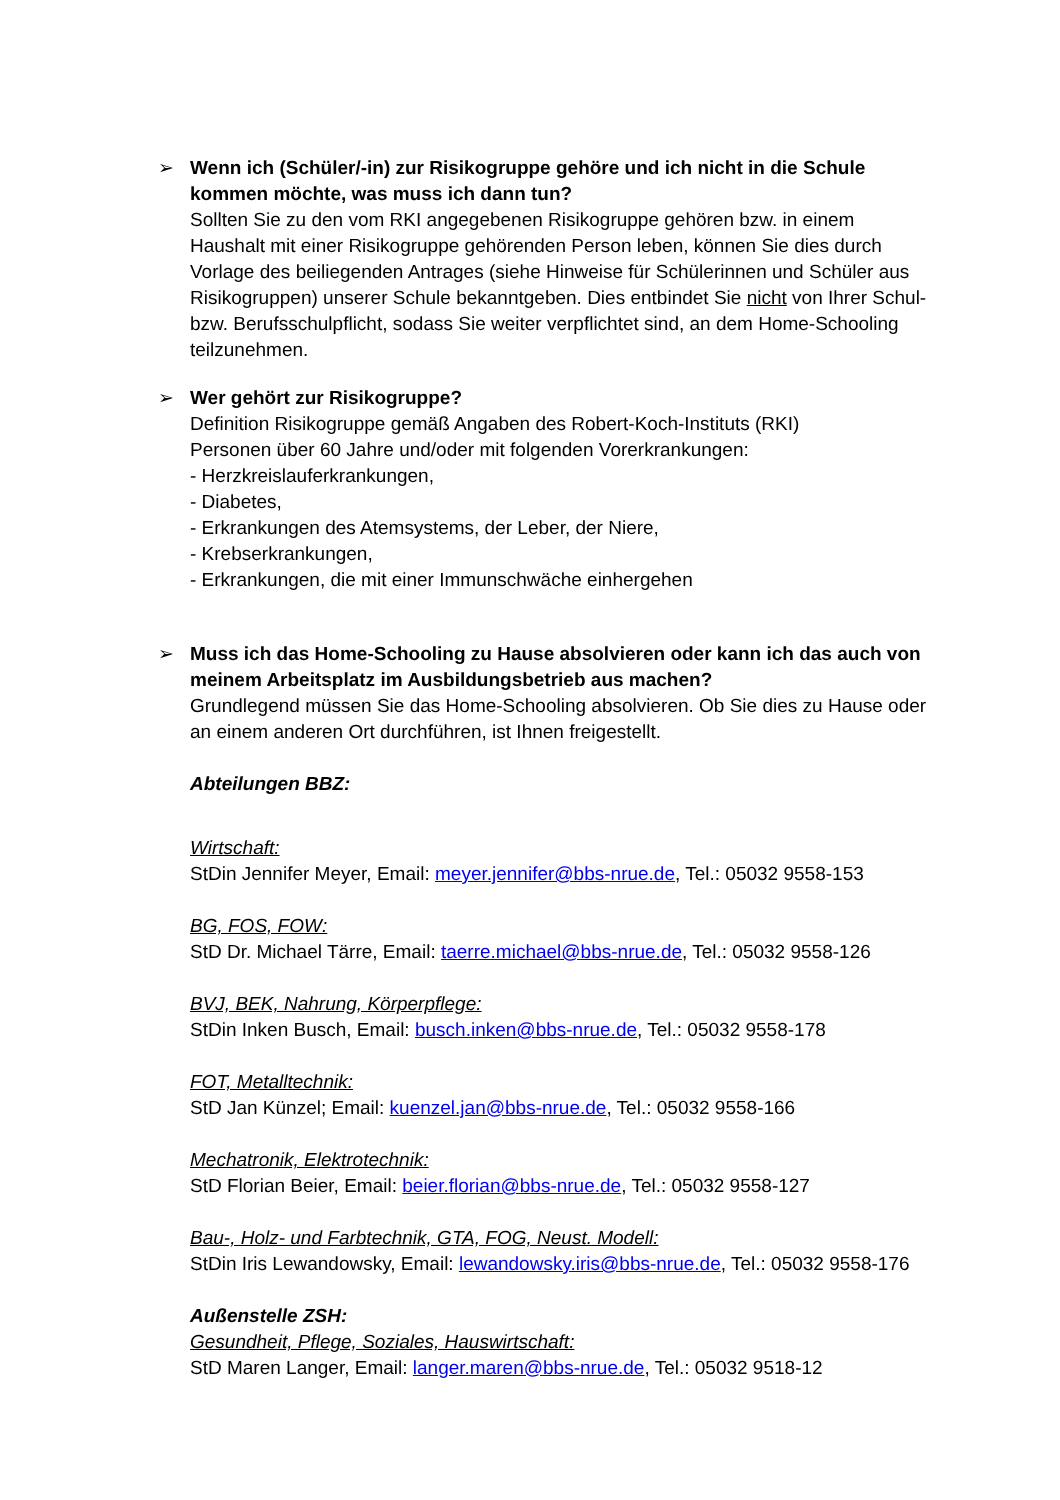➢
Wenn ich (Schüler/-in) zur Risikogruppe gehöre und ich nicht in die Schule kommen möchte, was muss ich dann tun?
Sollten Sie zu den vom RKI angegebenen Risikogruppe gehören bzw. in einem Haushalt mit einer Risikogruppe gehörenden Person leben, können Sie dies durch Vorlage des beiliegenden Antrages (siehe Hinweise für Schülerinnen und Schüler aus Risikogruppen) unserer Schule bekanntgeben. Dies entbindet Sie nicht von Ihrer Schul- bzw. Berufsschulpflicht, sodass Sie weiter verpflichtet sind, an dem Home-Schooling teilzunehmen.
➢
Wer gehört zur Risikogruppe?
Definition Risikogruppe gemäß Angaben des Robert-Koch-Instituts (RKI)
Personen über 60 Jahre und/oder mit folgenden Vorerkrankungen:
- Herzkreislauferkrankungen,
- Diabetes,
- Erkrankungen des Atemsystems, der Leber, der Niere,
- Krebserkrankungen,
- Erkrankungen, die mit einer Immunschwäche einhergehen
➢
Muss ich das Home-Schooling zu Hause absolvieren oder kann ich das auch von meinem Arbeitsplatz im Ausbildungsbetrieb aus machen?
Grundlegend müssen Sie das Home-Schooling absolvieren. Ob Sie dies zu Hause oder an einem anderen Ort durchführen, ist Ihnen freigestellt.
Abteilungen BBZ:
Wirtschaft:
StDin Jennifer Meyer, Email: meyer.jennifer@bbs-nrue.de, Tel.: 05032 9558-153
BG, FOS, FOW:
StD Dr. Michael Tärre, Email: taerre.michael@bbs-nrue.de, Tel.: 05032 9558-126
BVJ, BEK, Nahrung, Körperpflege:
StDin Inken Busch, Email: busch.inken@bbs-nrue.de, Tel.: 05032 9558-178
FOT, Metalltechnik:
StD Jan Künzel; Email: kuenzel.jan@bbs-nrue.de, Tel.: 05032 9558-166
Mechatronik, Elektrotechnik:
StD Florian Beier, Email: beier.florian@bbs-nrue.de, Tel.: 05032 9558-127
Bau-, Holz- und Farbtechnik, GTA, FOG, Neust. Modell:
StDin Iris Lewandowsky, Email: lewandowsky.iris@bbs-nrue.de, Tel.: 05032 9558-176
Außenstelle ZSH:
Gesundheit, Pflege, Soziales, Hauswirtschaft:
StD Maren Langer, Email: langer.maren@bbs-nrue.de, Tel.: 05032 9518-12